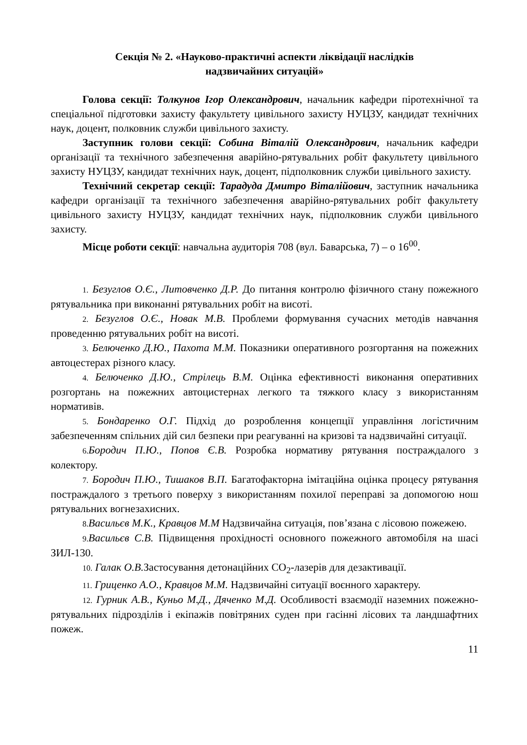Секція № 2. «Науково-практичні аспекти ліквідації наслідків
надзвичайних ситуацій»
Голова секції: Толкунов Ігор Олександрович, начальник кафедри піротехнічної та спеціальної підготовки захисту факультету цивільного захисту НУЦЗУ, кандидат технічних наук, доцент, полковник служби цивільного захисту.
Заступник голови секції: Собина Віталій Олександрович, начальник кафедри організації та технічного забезпечення аварійно-рятувальних робіт факультету цивільного захисту НУЦЗУ, кандидат технічних наук, доцент, підполковник служби цивільного захисту.
Технічний секретар секції: Тарадуда Дмитро Віталійович, заступник начальника кафедри організації та технічного забезпечення аварійно-рятувальних робіт факультету цивільного захисту НУЦЗУ, кандидат технічних наук, підполковник служби цивільного захисту.
Місце роботи секції: навчальна аудиторія 708 (вул. Баварська, 7) – о 16<sup>00</sup>.
1. Безуглов О.Є., Литовченко Д.Р. До питання контролю фізичного стану пожежного рятувальника при виконанні рятувальних робіт на висоті.
2. Безуглов О.Є., Новак М.В. Проблеми формування сучасних методів навчання проведенню рятувальних робіт на висоті.
3. Белюченко Д.Ю., Пахота М.М. Показники оперативного розгортання на пожежних автоцестерах різного класу.
4. Белюченко Д.Ю., Стрілець В.М. Оцінка ефективності виконання оперативних розгортань на пожежних автоцистернах легкого та тяжкого класу з використанням нормативів.
5. Бондаренко О.Г. Підхід до розроблення концепції управління логістичним забезпеченням спільних дій сил безпеки при реагуванні на кризові та надзвичайні ситуації.
6. Бородич П.Ю., Попов Є.В. Розробка нормативу рятування постраждалого з колектору.
7. Бородич П.Ю., Тишаков В.П. Багатофакторна імітаційна оцінка процесу рятування постраждалого з третього поверху з використанням похилої переправі за допомогою нош рятувальних вогнезахисних.
8. Васильєв М.К., Кравцов М.М Надзвичайна ситуація, пов’язана с лісовою пожежею.
9. Васильєв С.В. Підвищення прохідності основного пожежного автомобіля на шасі ЗИЛ-130.
10. Галак О.В. Застосування детонаційних CO<sub>2</sub>-лазерів для дезактивації.
11. Гриценко А.О., Кравцов М.М. Надзвичайні ситуації воєнного характеру.
12. Гурник А.В., Куньо М.Д., Дяченко М.Д. Особливості взаємодії наземних пожежно-рятувальних підрозділів і екіпажів повітряних суден при гасінні лісових та ландшафтних пожеж.
11